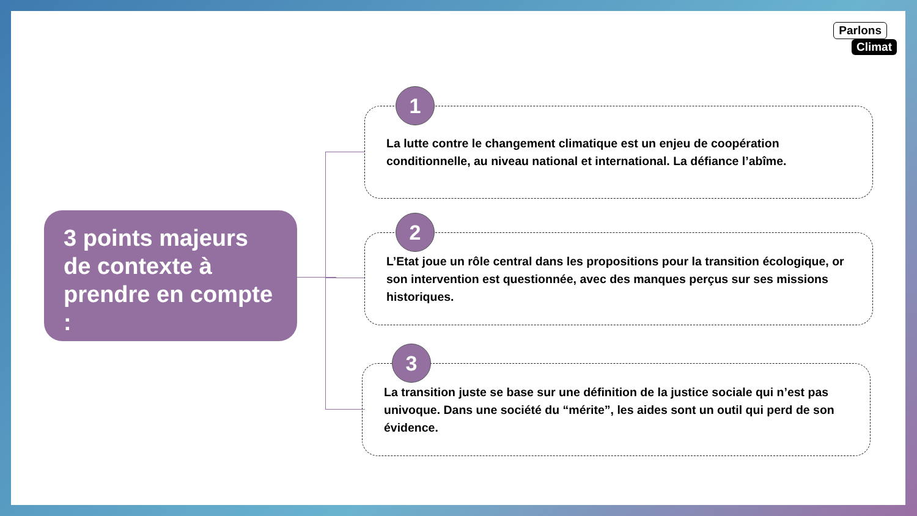Parlons
Climat
3 points majeurs de contexte à prendre en compte :
1
La lutte contre le changement climatique est un enjeu de coopération conditionnelle, au niveau national et international. La défiance l’abîme.
2
L’Etat joue un rôle central dans les propositions pour la transition écologique, or son intervention est questionnée, avec des manques perçus sur ses missions historiques.
3
La transition juste se base sur une définition de la justice sociale qui n’est pas univoque. Dans une société du “mérite”, les aides sont un outil qui perd de son évidence.